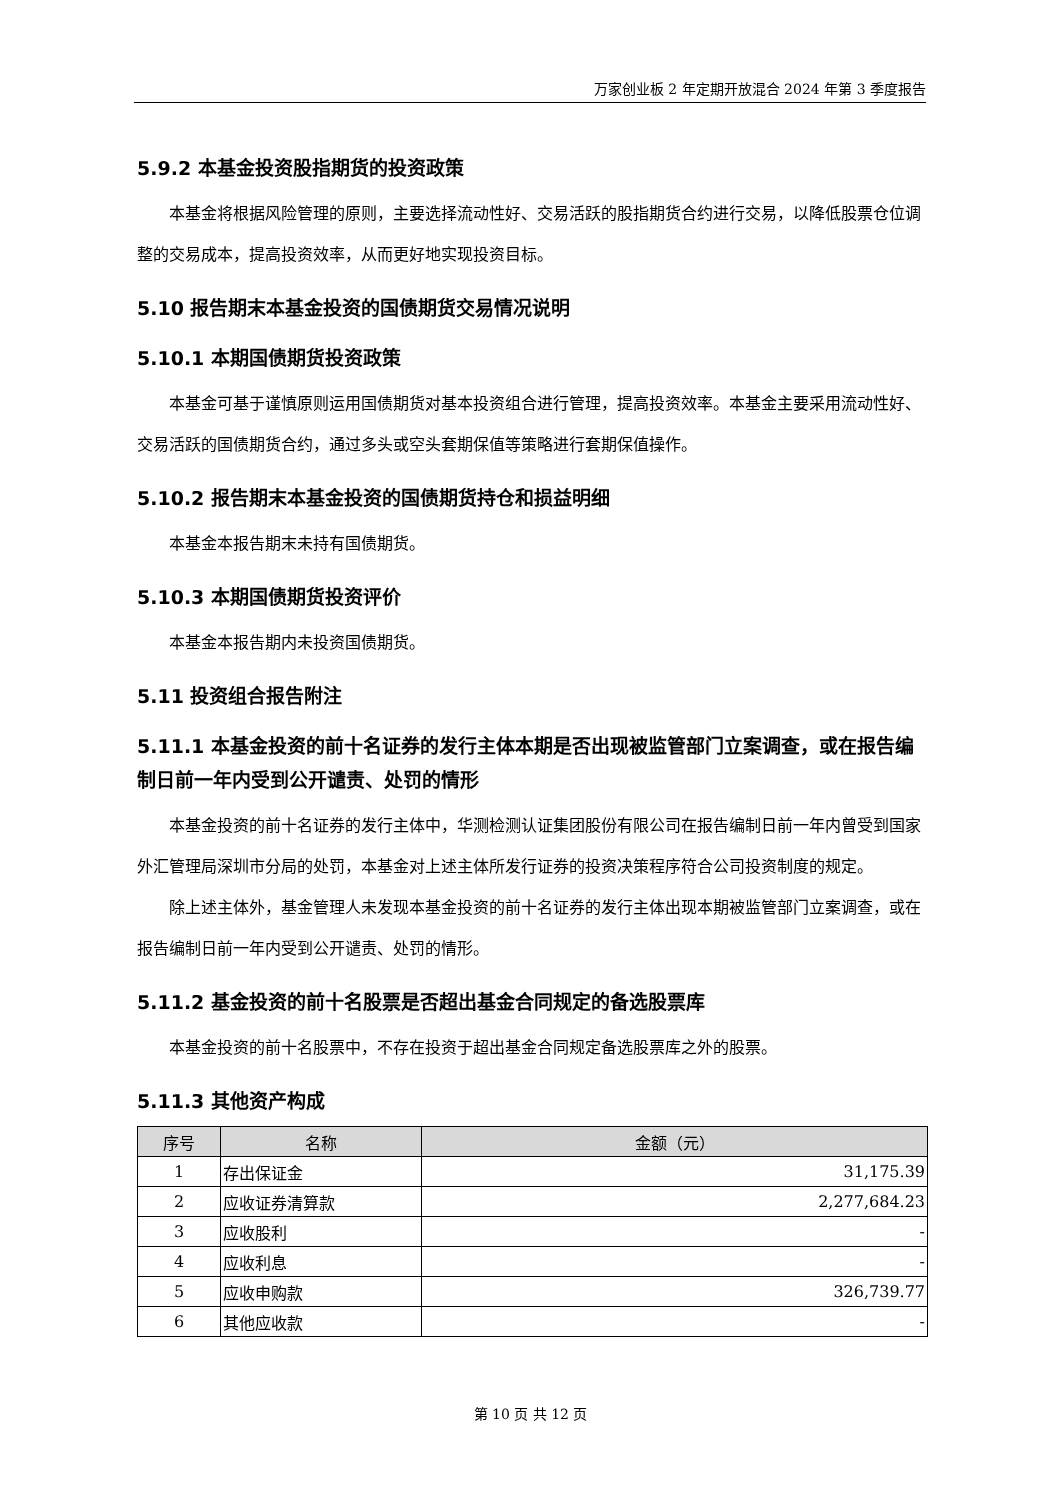万家创业板 2 年定期开放混合 2024 年第 3 季度报告
5.9.2 本基金投资股指期货的投资政策
本基金将根据风险管理的原则，主要选择流动性好、交易活跃的股指期货合约进行交易，以降低股票仓位调整的交易成本，提高投资效率，从而更好地实现投资目标。
5.10 报告期末本基金投资的国债期货交易情况说明
5.10.1 本期国债期货投资政策
本基金可基于谨慎原则运用国债期货对基本投资组合进行管理，提高投资效率。本基金主要采用流动性好、交易活跃的国债期货合约，通过多头或空头套期保值等策略进行套期保值操作。
5.10.2 报告期末本基金投资的国债期货持仓和损益明细
本基金本报告期末未持有国债期货。
5.10.3 本期国债期货投资评价
本基金本报告期内未投资国债期货。
5.11 投资组合报告附注
5.11.1 本基金投资的前十名证券的发行主体本期是否出现被监管部门立案调查，或在报告编制日前一年内受到公开谴责、处罚的情形
本基金投资的前十名证券的发行主体中，华测检测认证集团股份有限公司在报告编制日前一年内曾受到国家外汇管理局深圳市分局的处罚，本基金对上述主体所发行证券的投资决策程序符合公司投资制度的规定。
除上述主体外，基金管理人未发现本基金投资的前十名证券的发行主体出现本期被监管部门立案调查，或在报告编制日前一年内受到公开谴责、处罚的情形。
5.11.2 基金投资的前十名股票是否超出基金合同规定的备选股票库
本基金投资的前十名股票中，不存在投资于超出基金合同规定备选股票库之外的股票。
5.11.3 其他资产构成
| 序号 | 名称 | 金额（元） |
| --- | --- | --- |
| 1 | 存出保证金 | 31,175.39 |
| 2 | 应收证券清算款 | 2,277,684.23 |
| 3 | 应收股利 | - |
| 4 | 应收利息 | - |
| 5 | 应收申购款 | 326,739.77 |
| 6 | 其他应收款 | - |
第 10 页 共 12 页